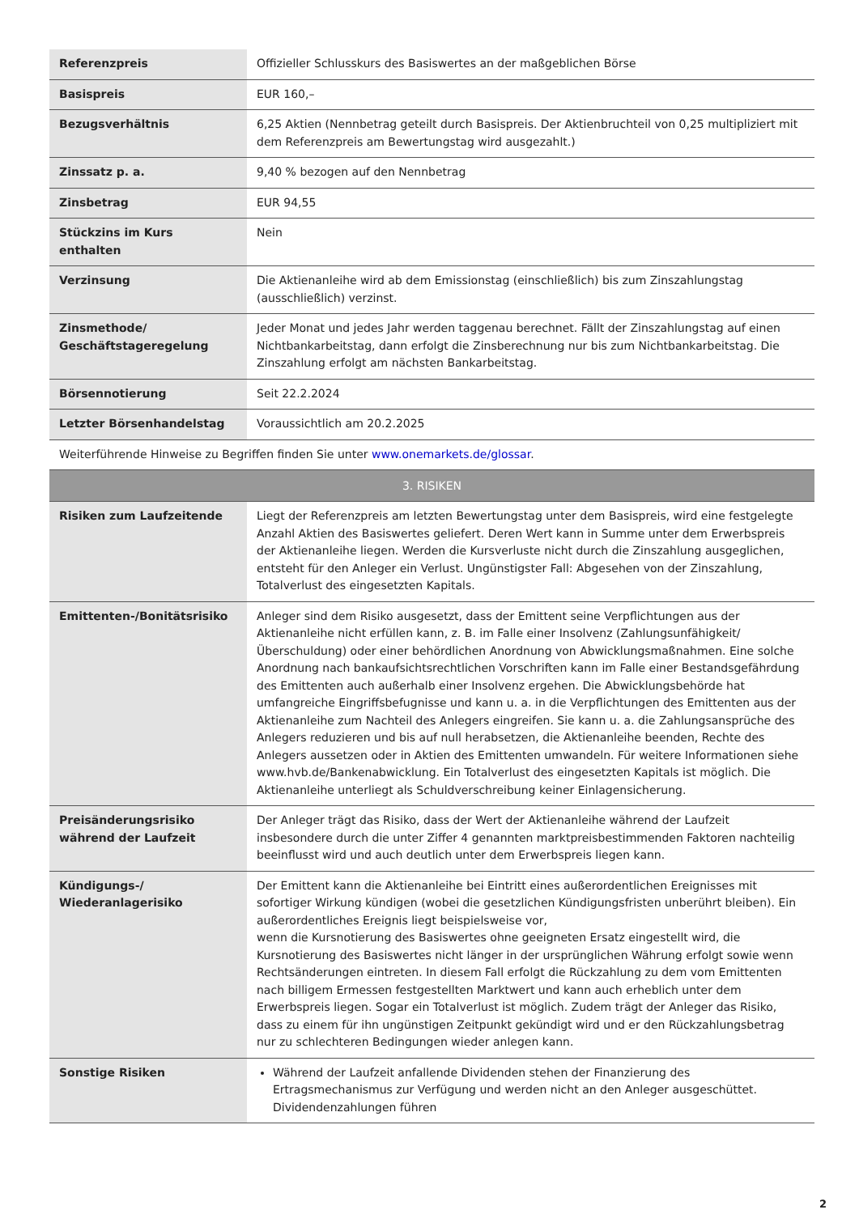| Referenzpreis | Offizieller Schlusskurs des Basiswertes an der maßgeblichen Börse |
| Basispreis | EUR 160,– |
| Bezugsverhältnis | 6,25 Aktien (Nennbetrag geteilt durch Basispreis. Der Aktienbruchteil von 0,25 multipliziert mit dem Referenzpreis am Bewertungstag wird ausgezahlt.) |
| Zinssatz p. a. | 9,40 % bezogen auf den Nennbetrag |
| Zinsbetrag | EUR 94,55 |
| Stückzins im Kurs enthalten | Nein |
| Verzinsung | Die Aktienanleihe wird ab dem Emissionstag (einschließlich) bis zum Zinszahlungstag (ausschließlich) verzinst. |
| Zinsmethode/ Geschäftstageregelung | Jeder Monat und jedes Jahr werden taggenau berechnet. Fällt der Zinszahlungstag auf einen Nichtbankarbeitstag, dann erfolgt die Zinsberechnung nur bis zum Nichtbankarbeitstag. Die Zinszahlung erfolgt am nächsten Bankarbeitstag. |
| Börsennotierung | Seit 22.2.2024 |
| Letzter Börsenhandelstag | Voraussichtlich am 20.2.2025 |
| Weiterführende Hinweise zu Begriffen finden Sie unter www.onemarkets.de/glossar . | |
| 3. RISIKEN | |
| Risiken zum Laufzeitende | Liegt der Referenzpreis am letzten Bewertungstag unter dem Basispreis, wird eine festgelegte Anzahl Aktien des Basiswertes geliefert. Deren Wert kann in Summe unter dem Erwerbspreis der Aktienanleihe liegen. Werden die Kursverluste nicht durch die Zinszahlung ausgeglichen, entsteht für den Anleger ein Verlust. Ungünstigster Fall: Abgesehen von der Zinszahlung, Totalverlust des eingesetzten Kapitals. |
| Emittenten-/Bonitätsrisiko | Anleger sind dem Risiko ausgesetzt, dass der Emittent seine Verpflichtungen aus der Aktienanleihe nicht erfüllen kann, z. B. im Falle einer Insolvenz (Zahlungsunfähigkeit/Überschuldung) oder einer behördlichen Anordnung von Abwicklungsmaßnahmen. Eine solche Anordnung nach bankaufsichtsrechtlichen Vorschriften kann im Falle einer Bestandsgefährdung des Emittenten auch außerhalb einer Insolvenz ergehen. Die Abwicklungsbehörde hat umfangreiche Eingriffsbefugnisse und kann u. a. in die Verpflichtungen des Emittenten aus der Aktienanleihe zum Nachteil des Anlegers eingreifen. Sie kann u. a. die Zahlungsansprüche des Anlegers reduzieren und bis auf null herabsetzen, die Aktienanleihe beenden, Rechte des Anlegers aussetzen oder in Aktien des Emittenten umwandeln. Für weitere Informationen siehe www.hvb.de/Bankenabwicklung. Ein Totalverlust des eingesetzten Kapitals ist möglich. Die Aktienanleihe unterliegt als Schuldverschreibung keiner Einlagensicherung. |
| Preisänderungsrisiko während der Laufzeit | Der Anleger trägt das Risiko, dass der Wert der Aktienanleihe während der Laufzeit insbesondere durch die unter Ziffer 4 genannten marktpreisbestimmenden Faktoren nachteilig beeinflusst wird und auch deutlich unter dem Erwerbspreis liegen kann. |
| Kündigungs-/ Wiederanlagerisiko | Der Emittent kann die Aktienanleihe bei Eintritt eines außerordentlichen Ereignisses mit sofortiger Wirkung kündigen (wobei die gesetzlichen Kündigungsfristen unberührt bleiben). Ein außerordentliches Ereignis liegt beispielsweise vor, wenn die Kursnotierung des Basiswertes ohne geeigneten Ersatz eingestellt wird, die Kursnotierung des Basiswertes nicht länger in der ursprünglichen Währung erfolgt sowie wenn Rechtsänderungen eintreten. In diesem Fall erfolgt die Rückzahlung zu dem vom Emittenten nach billigem Ermessen festgestellten Marktwert und kann auch erheblich unter dem Erwerbspreis liegen. Sogar ein Totalverlust ist möglich. Zudem trägt der Anleger das Risiko, dass zu einem für ihn ungünstigen Zeitpunkt gekündigt wird und er den Rückzahlungsbetrag nur zu schlechteren Bedingungen wieder anlegen kann. |
| Sonstige Risiken | Während der Laufzeit anfallende Dividenden stehen der Finanzierung des Ertragsmechanismus zur Verfügung und werden nicht an den Anleger ausgeschüttet. Dividendenzahlungen führen |
2